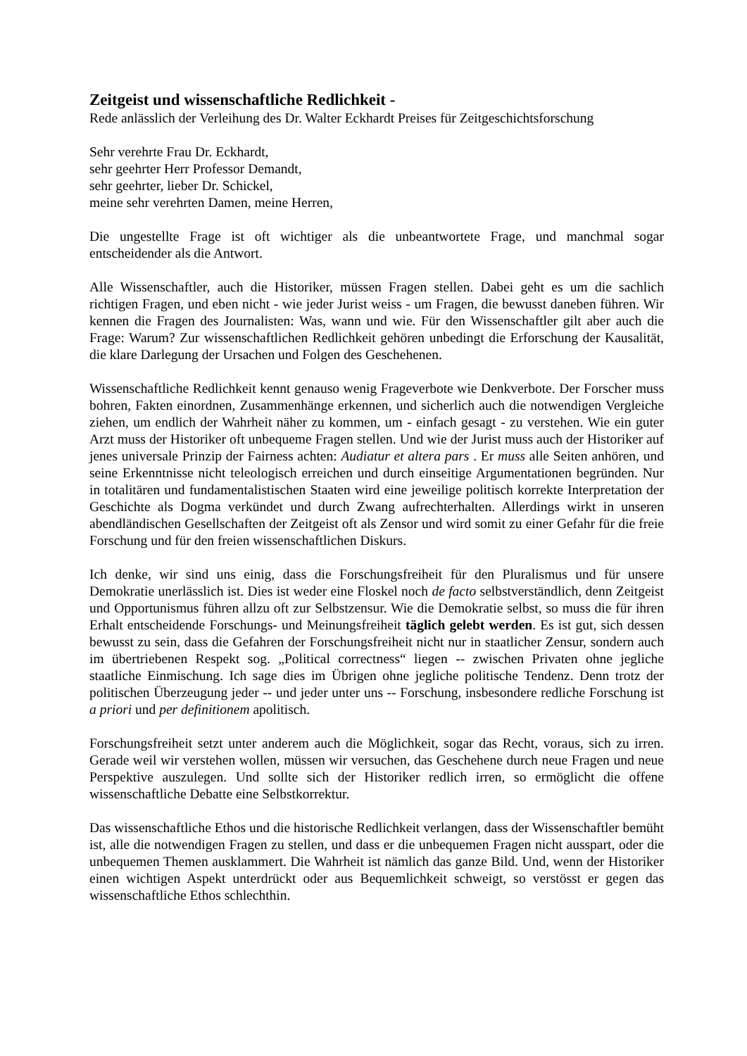Zeitgeist und wissenschaftliche Redlichkeit -
Rede anlässlich der Verleihung des Dr. Walter Eckhardt Preises für Zeitgeschichtsforschung
Sehr verehrte Frau Dr. Eckhardt,
sehr geehrter Herr Professor Demandt,
sehr geehrter, lieber Dr. Schickel,
meine sehr verehrten Damen, meine Herren,
Die ungestellte Frage ist oft wichtiger als die unbeantwortete Frage, und manchmal sogar entscheidender als die Antwort.
Alle Wissenschaftler, auch die Historiker, müssen Fragen stellen. Dabei geht es um die sachlich richtigen Fragen, und eben nicht - wie jeder Jurist weiss - um Fragen, die bewusst daneben führen. Wir kennen die Fragen des Journalisten: Was, wann und wie. Für den Wissenschaftler gilt aber auch die Frage: Warum? Zur wissenschaftlichen Redlichkeit gehören unbedingt die Erforschung der Kausalität, die klare Darlegung der Ursachen und Folgen des Geschehenen.
Wissenschaftliche Redlichkeit kennt genauso wenig Frageverbote wie Denkverbote. Der Forscher muss bohren, Fakten einordnen, Zusammenhänge erkennen, und sicherlich auch die notwendigen Vergleiche ziehen, um endlich der Wahrheit näher zu kommen, um - einfach gesagt - zu verstehen. Wie ein guter Arzt muss der Historiker oft unbequeme Fragen stellen. Und wie der Jurist muss auch der Historiker auf jenes universale Prinzip der Fairness achten: Audiatur et altera pars . Er muss alle Seiten anhören, und seine Erkenntnisse nicht teleologisch erreichen und durch einseitige Argumentationen begründen. Nur in totalitären und fundamentalistischen Staaten wird eine jeweilige politisch korrekte Interpretation der Geschichte als Dogma verkündet und durch Zwang aufrechterhalten. Allerdings wirkt in unseren abendländischen Gesellschaften der Zeitgeist oft als Zensor und wird somit zu einer Gefahr für die freie Forschung und für den freien wissenschaftlichen Diskurs.
Ich denke, wir sind uns einig, dass die Forschungsfreiheit für den Pluralismus und für unsere Demokratie unerlässlich ist. Dies ist weder eine Floskel noch de facto selbstverständlich, denn Zeitgeist und Opportunismus führen allzu oft zur Selbstzensur. Wie die Demokratie selbst, so muss die für ihren Erhalt entscheidende Forschungs- und Meinungsfreiheit täglich gelebt werden. Es ist gut, sich dessen bewusst zu sein, dass die Gefahren der Forschungsfreiheit nicht nur in staatlicher Zensur, sondern auch im übertriebenen Respekt sog. „Political correctness“ liegen -- zwischen Privaten ohne jegliche staatliche Einmischung. Ich sage dies im Übrigen ohne jegliche politische Tendenz. Denn trotz der politischen Überzeugung jeder -- und jeder unter uns -- Forschung, insbesondere redliche Forschung ist a priori und per definitionem apolitisch.
Forschungsfreiheit setzt unter anderem auch die Möglichkeit, sogar das Recht, voraus, sich zu irren. Gerade weil wir verstehen wollen, müssen wir versuchen, das Geschehene durch neue Fragen und neue Perspektive auszulegen. Und sollte sich der Historiker redlich irren, so ermöglicht die offene wissenschaftliche Debatte eine Selbstkorrektur.
Das wissenschaftliche Ethos und die historische Redlichkeit verlangen, dass der Wissenschaftler bemüht ist, alle die notwendigen Fragen zu stellen, und dass er die unbequemen Fragen nicht ausspart, oder die unbequemen Themen ausklammert. Die Wahrheit ist nämlich das ganze Bild. Und, wenn der Historiker einen wichtigen Aspekt unterdrückt oder aus Bequemlichkeit schweigt, so verstösst er gegen das wissenschaftliche Ethos schlechthin.